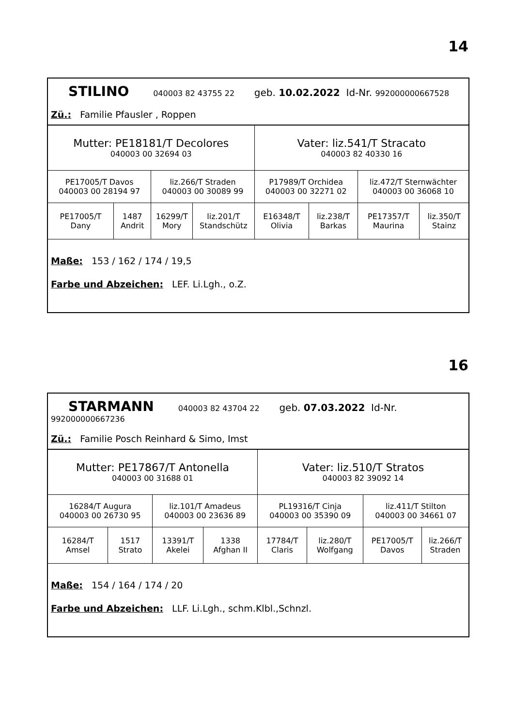14
| STILINO 040003 82 43755 22 geb. 10.02.2022 Id-Nr. 992000000667528 Zü.: Familie Pfausler , Roppen | | | | | | | |
| Mutter: PE18181/T Decolores 040003 00 32694 03 | | | | Vater: liz.541/T Stracato 040003 82 40330 16 | | | |
| PE17005/T Davos 040003 00 28194 97 | | liz.266/T Straden 040003 00 30089 99 | | P17989/T Orchidea 040003 00 32271 02 | | liz.472/T Sternwächter 040003 00 36068 10 | |
| PE17005/T Dany | 1487 Andrit | 16299/T Mory | liz.201/T Standschütz | E16348/T Olivia | liz.238/T Barkas | PE17357/T Maurina | liz.350/T Stainz |
| Maße: 153 / 162 / 174 / 19,5 Farbe und Abzeichen: LEF. Li.Lgh., o.Z. | | | | | | | |
16
| STARMANN 040003 82 43704 22 geb. 07.03.2022 Id-Nr. 992000000667236 Zü.: Familie Posch Reinhard & Simo, Imst | | | | | | | |
| Mutter: PE17867/T Antonella 040003 00 31688 01 | | | | Vater: liz.510/T Stratos 040003 82 39092 14 | | | |
| 16284/T Augura 040003 00 26730 95 | | liz.101/T Amadeus 040003 00 23636 89 | | PL19316/T Cinja 040003 00 35390 09 | | liz.411/T Stilton 040003 00 34661 07 | |
| 16284/T Amsel | 1517 Strato | 13391/T Akelei | 1338 Afghan II | 17784/T Claris | liz.280/T Wolfgang | PE17005/T Davos | liz.266/T Straden |
| Maße: 154 / 164 / 174 / 20 Farbe und Abzeichen: LLF. Li.Lgh., schm.Klbl.,Schnzl. | | | | | | | |